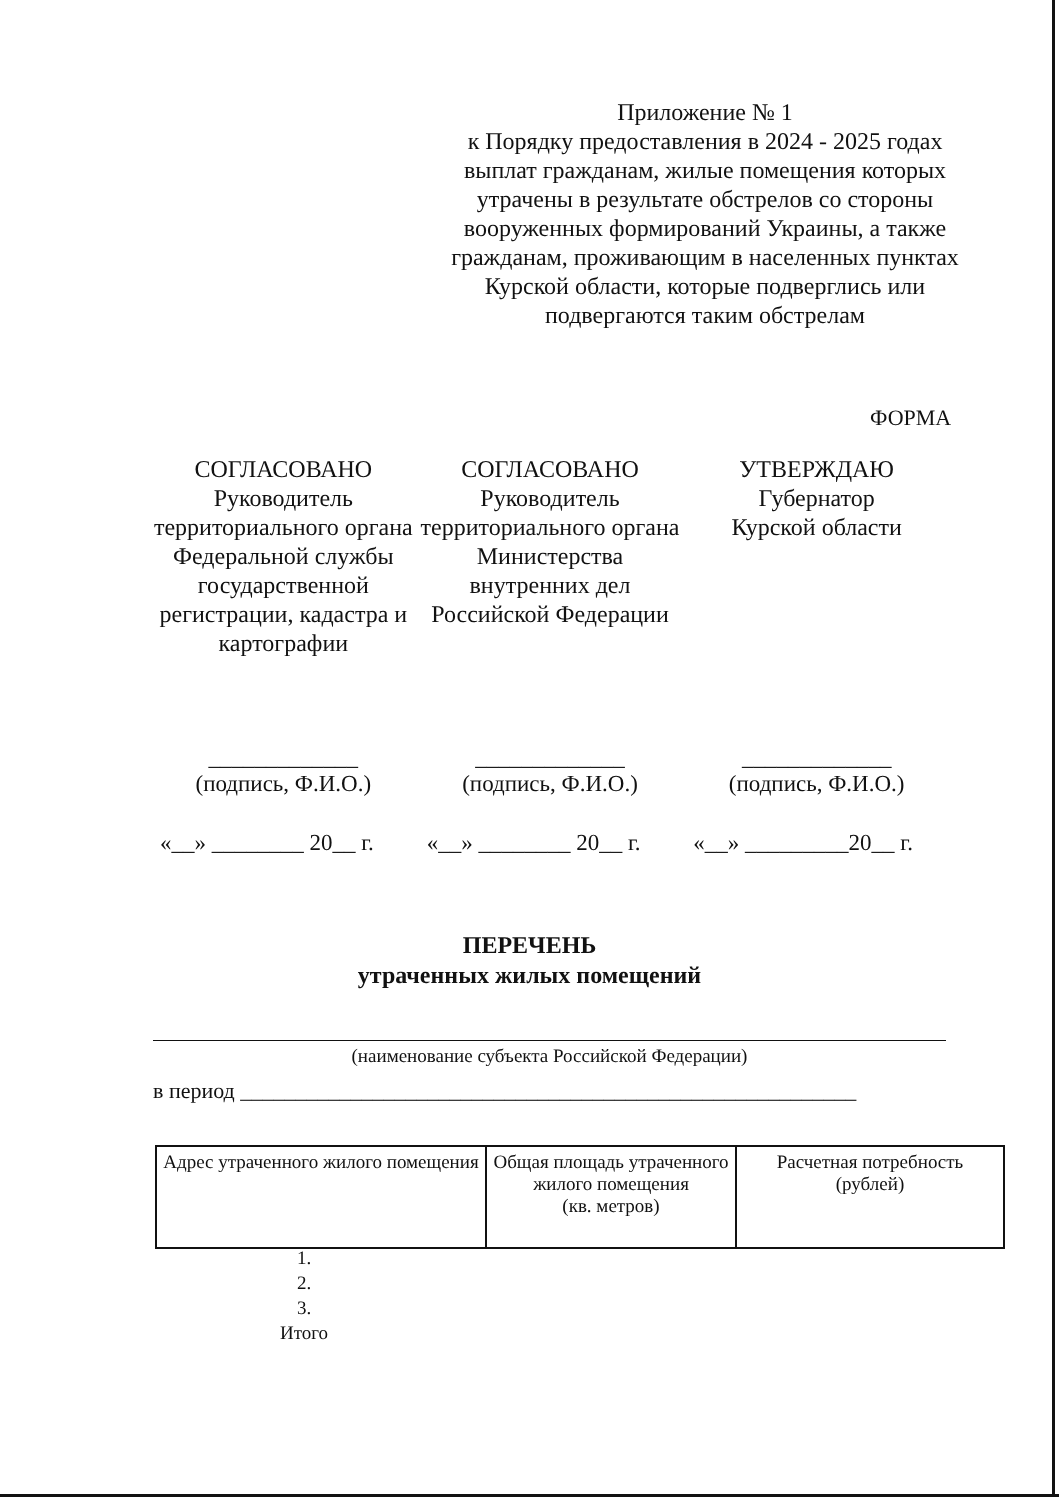Приложение № 1
к Порядку предоставления в 2024 - 2025 годах выплат гражданам, жилые помещения которых утрачены в результате обстрелов со стороны вооруженных формирований Украины, а также гражданам, проживающим в населенных пунктах Курской области, которые подверглись или подвергаются таким обстрелам
ФОРМА
СОГЛАСОВАНО
Руководитель территориального органа Федеральной службы государственной регистрации, кадастра и картографии
СОГЛАСОВАНО
Руководитель территориального органа Министерства внутренних дел Российской Федерации
УТВЕРЖДАЮ
Губернатор
Курской области
_____________
(подпись, Ф.И.О.)
_____________
(подпись, Ф.И.О.)
_____________
(подпись, Ф.И.О.)
«__» ________ 20__ г.
«__» ________ 20__ г.
«__» _________20__ г.
ПЕРЕЧЕНЬ
утраченных жилых помещений
(наименование субъекта Российской Федерации)
в период ________________________________________________________
| Адрес утраченного жилого помещения | Общая площадь утраченного жилого помещения (кв. метров) | Расчетная потребность (рублей) |
| --- | --- | --- |
1.
2.
3.
Итого